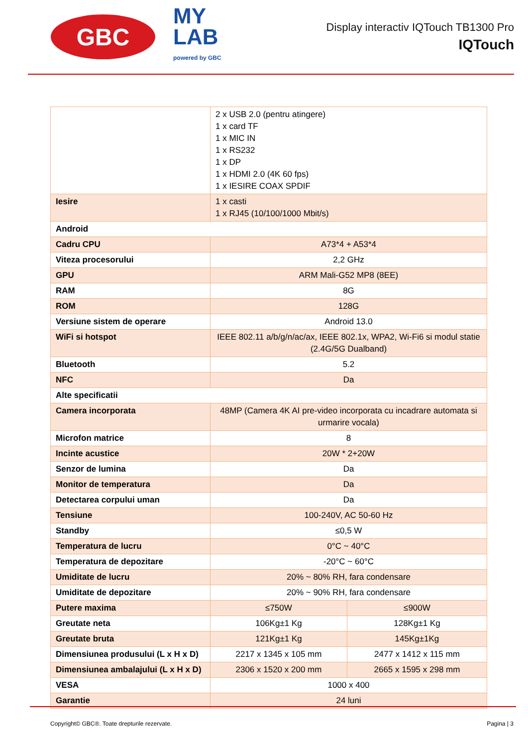GBC
MY
LAB
powered by GBC
Display interactiv IQTouch TB1300 Pro
IQTouch
| | 2 x USB 2.0 (pentru atingere) 1 x card TF 1 x MIC IN 1 x RS232 1 x DP 1 x HDMI 2.0 (4K 60 fps) 1 x IESIRE COAX SPDIF | |
| Iesire | 1 x casti 1 x RJ45 (10/100/1000 Mbit/s) | |
| Android | | |
| Cadru CPU | A73*4 + A53*4 | |
| Viteza procesorului | 2,2 GHz | |
| GPU | ARM Mali-G52 MP8 (8EE) | |
| RAM | 8G | |
| ROM | 128G | |
| Versiune sistem de operare | Android 13.0 | |
| WiFi si hotspot | IEEE 802.11 a/b/g/n/ac/ax, IEEE 802.1x, WPA2, Wi-Fi6 si modul statie (2.4G/5G Dualband) | |
| Bluetooth | 5.2 | |
| NFC | Da | |
| Alte specificatii | | |
| Camera incorporata | 48MP (Camera 4K AI pre-video incorporata cu incadrare automata si urmarire vocala) | |
| Microfon matrice | 8 | |
| Incinte acustice | 20W * 2+20W | |
| Senzor de lumina | Da | |
| Monitor de temperatura | Da | |
| Detectarea corpului uman | Da | |
| Tensiune | 100-240V, AC 50-60 Hz | |
| Standby | ≤0,5 W | |
| Temperatura de lucru | 0°C ~ 40°C | |
| Temperatura de depozitare | -20°C ~ 60°C | |
| Umiditate de lucru | 20% ~ 80% RH, fara condensare | |
| Umiditate de depozitare | 20% ~ 90% RH, fara condensare | |
| Putere maxima | ≤750W | ≤900W |
| Greutate neta | 106Kg±1 Kg | 128Kg±1 Kg |
| Greutate bruta | 121Kg±1 Kg | 145Kg±1Kg |
| Dimensiunea produsului (L x H x D) | 2217 x 1345 x 105 mm | 2477 x 1412 x 115 mm |
| Dimensiunea ambalajului (L x H x D) | 2306 x 1520 x 200 mm | 2665 x 1595 x 298 mm |
| VESA | 1000 x 400 | |
| Garantie | 24 luni | |
Copyright© GBC®. Toate drepturile rezervate. Pagina | 3